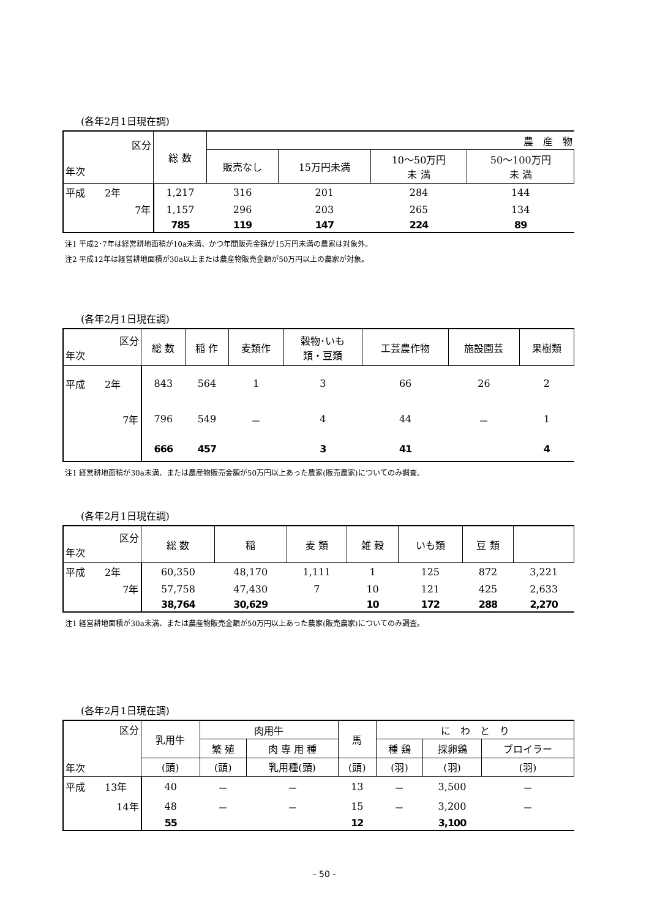(各年2月1日現在調)
| 区分 年次 | 総 数 | 農 産 物 | | | |
| --- | --- | --- | --- | --- | --- |
| | | 販売なし | 15万円未満 | 10～50万円 未 満 | 50～100万円 未 満 |
| 平成 2年 | 1,217 | 316 | 201 | 284 | 144 |
| 7年 | 1,157 | 296 | 203 | 265 | 134 |
| | 785 | 119 | 147 | 224 | 89 |
注1 平成2･7年は経営耕地面積が10a未満、かつ年間販売金額が15万円未満の農家は対象外。
注2 平成12年は経営耕地面積が30a以上または農産物販売金額が50万円以上の農家が対象。
(各年2月1日現在調)
| 区分 年次 | 総 数 | 稲 作 | 麦類作 | 穀物･いも 類・豆類 | 工芸農作物 | 施設園芸 | 果樹類 |
| --- | --- | --- | --- | --- | --- | --- | --- |
| 平成 2年 | 843 | 564 | 1 | 3 | 66 | 26 | 2 |
| 7年 | 796 | 549 | － | 4 | 44 | － | 1 |
| | 666 | 457 | | 3 | 41 | | 4 |
注1 経営耕地面積が30a未満、または農産物販売金額が50万円以上あった農家(販売農家)についてのみ調査。
(各年2月1日現在調)
| 区分 年次 | 総 数 | 稲 | 麦 類 | 雑 穀 | いも類 | 豆 類 | |
| --- | --- | --- | --- | --- | --- | --- | --- |
| 平成 2年 | 60,350 | 48,170 | 1,111 | 1 | 125 | 872 | 3,221 |
| 7年 | 57,758 | 47,430 | 7 | 10 | 121 | 425 | 2,633 |
| | 38,764 | 30,629 | | 10 | 172 | 288 | 2,270 |
注1 経営耕地面積が30a未満、または農産物販売金額が50万円以上あった農家(販売農家)についてのみ調査。
(各年2月1日現在調)
| 区分 年次 | 乳用牛 | 肉用牛 | | 馬 | に わ と り | | |
| --- | --- | --- | --- | --- | --- | --- | --- |
| | | 繁 殖 | 肉 専 用 種 | | 種 鶏 | 採卵鶏 | ブロイラー |
| | (頭) | (頭) | 乳用種(頭) | (頭) | (羽) | (羽) | (羽) |
| 平成 13年 | 40 | － | － | 13 | － | 3,500 | － |
| 14年 | 48 | － | － | 15 | － | 3,200 | － |
| | 55 | | | 12 | | 3,100 | |
- 50 -